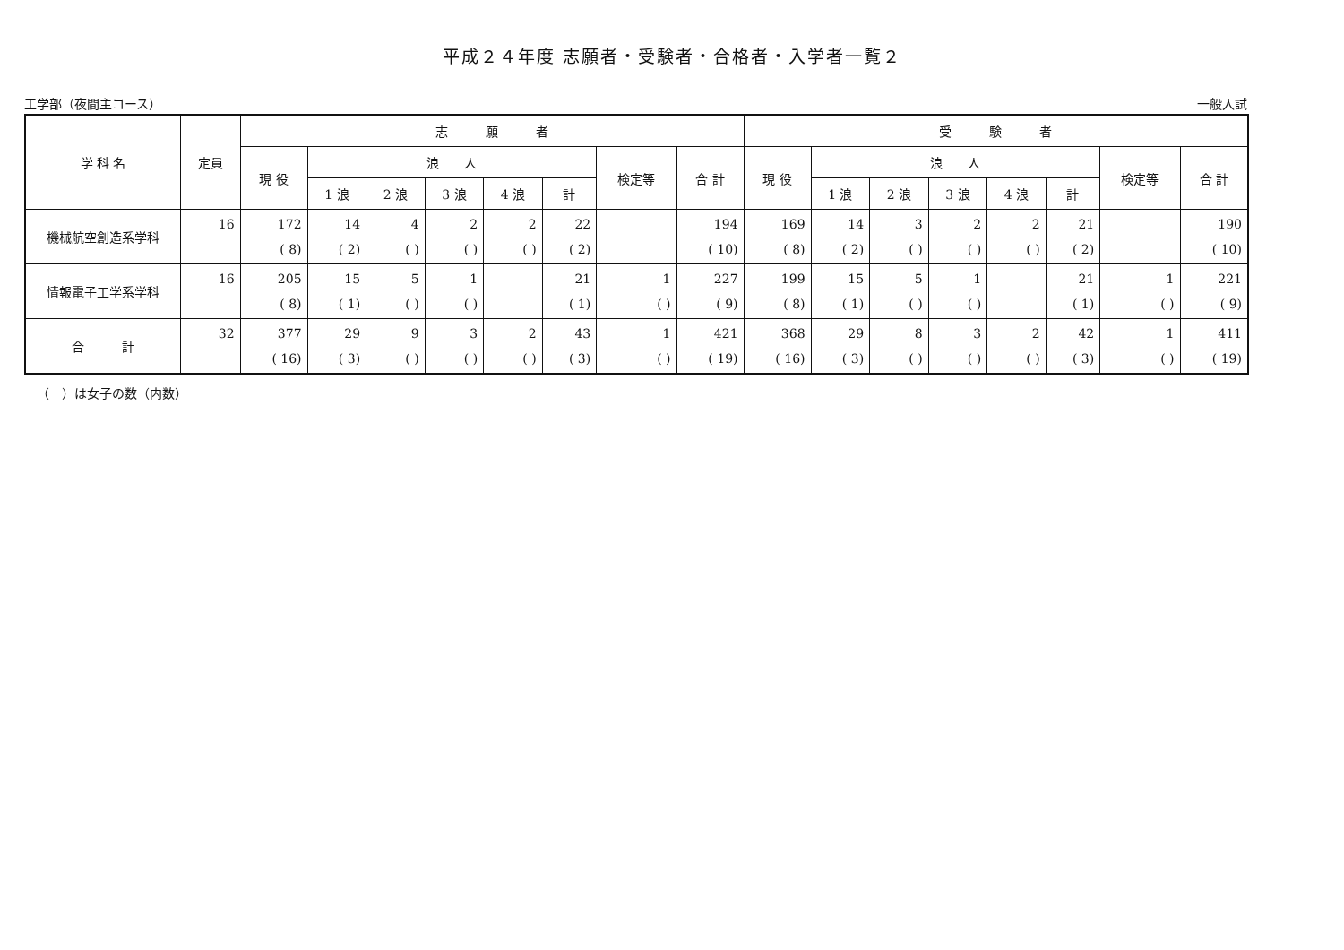平成２４年度 志願者・受験者・合格者・入学者一覧２
工学部（夜間主コース） 一般入試
| 学 科 名 | 定員 | 志 願 者 | | | | | | | | 受 験 者 | | | | | | | |
| --- | --- | --- | --- | --- | --- | --- | --- | --- | --- | --- | --- | --- | --- | --- | --- | --- | --- |
| | | 現 役 | 浪 人 | | | | | 検定等 | 合 計 | 現 役 | 浪 人 | | | | | 検定等 | 合 計 |
| | | | 1 浪 | 2 浪 | 3 浪 | 4 浪 | 計 | | | | 1 浪 | 2 浪 | 3 浪 | 4 浪 | 計 | | |
| 機械航空創造系学科 | 16 | 172 ( 8) | 14 ( 2) | 4 ( ) | 2 ( ) | 2 ( ) | 22 ( 2) | | 194 ( 10) | 169 ( 8) | 14 ( 2) | 3 ( ) | 2 ( ) | 2 ( ) | 21 ( 2) | | 190 ( 10) |
| 情報電子工学系学科 | 16 | 205 ( 8) | 15 ( 1) | 5 ( ) | 1 ( ) | | 21 ( 1) | 1 ( ) | 227 ( 9) | 199 ( 8) | 15 ( 1) | 5 ( ) | 1 ( ) | | 21 ( 1) | 1 ( ) | 221 ( 9) |
| 合 計 | 32 | 377 ( 16) | 29 ( 3) | 9 ( ) | 3 ( ) | 2 ( ) | 43 ( 3) | 1 ( ) | 421 ( 19) | 368 ( 16) | 29 ( 3) | 8 ( ) | 3 ( ) | 2 ( ) | 42 ( 3) | 1 ( ) | 411 ( 19) |
（　）は女子の数（内数）